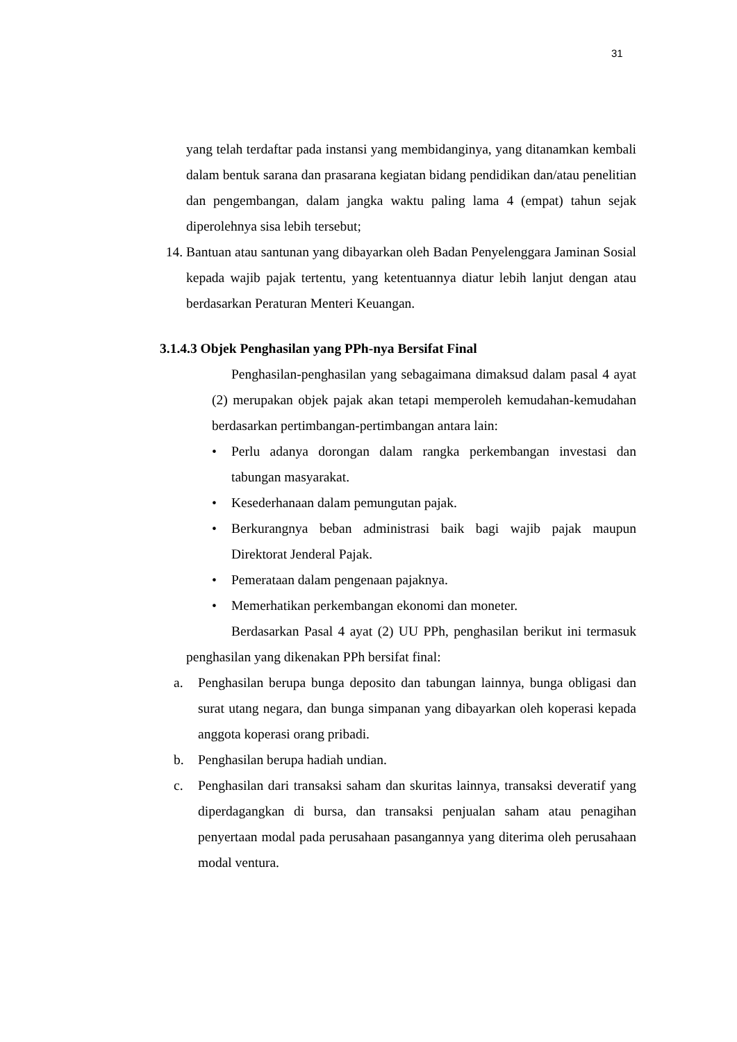31
yang telah terdaftar pada instansi yang membidanginya, yang ditanamkan kembali dalam bentuk sarana dan prasarana kegiatan bidang pendidikan dan/atau penelitian dan pengembangan, dalam jangka waktu paling lama 4 (empat) tahun sejak diperolehnya sisa lebih tersebut;
14. Bantuan atau santunan yang dibayarkan oleh Badan Penyelenggara Jaminan Sosial kepada wajib pajak tertentu, yang ketentuannya diatur lebih lanjut dengan atau berdasarkan Peraturan Menteri Keuangan.
3.1.4.3 Objek Penghasilan yang PPh-nya Bersifat Final
Penghasilan-penghasilan yang sebagaimana dimaksud dalam pasal 4 ayat (2) merupakan objek pajak akan tetapi memperoleh kemudahan-kemudahan berdasarkan pertimbangan-pertimbangan antara lain:
• Perlu adanya dorongan dalam rangka perkembangan investasi dan tabungan masyarakat.
• Kesederhanaan dalam pemungutan pajak.
• Berkurangnya beban administrasi baik bagi wajib pajak maupun Direktorat Jenderal Pajak.
• Pemerataan dalam pengenaan pajaknya.
• Memerhatikan perkembangan ekonomi dan moneter.
Berdasarkan Pasal 4 ayat (2) UU PPh, penghasilan berikut ini termasuk penghasilan yang dikenakan PPh bersifat final:
a. Penghasilan berupa bunga deposito dan tabungan lainnya, bunga obligasi dan surat utang negara, dan bunga simpanan yang dibayarkan oleh koperasi kepada anggota koperasi orang pribadi.
b. Penghasilan berupa hadiah undian.
c. Penghasilan dari transaksi saham dan skuritas lainnya, transaksi deveratif yang diperdagangkan di bursa, dan transaksi penjualan saham atau penagihan penyertaan modal pada perusahaan pasangannya yang diterima oleh perusahaan modal ventura.